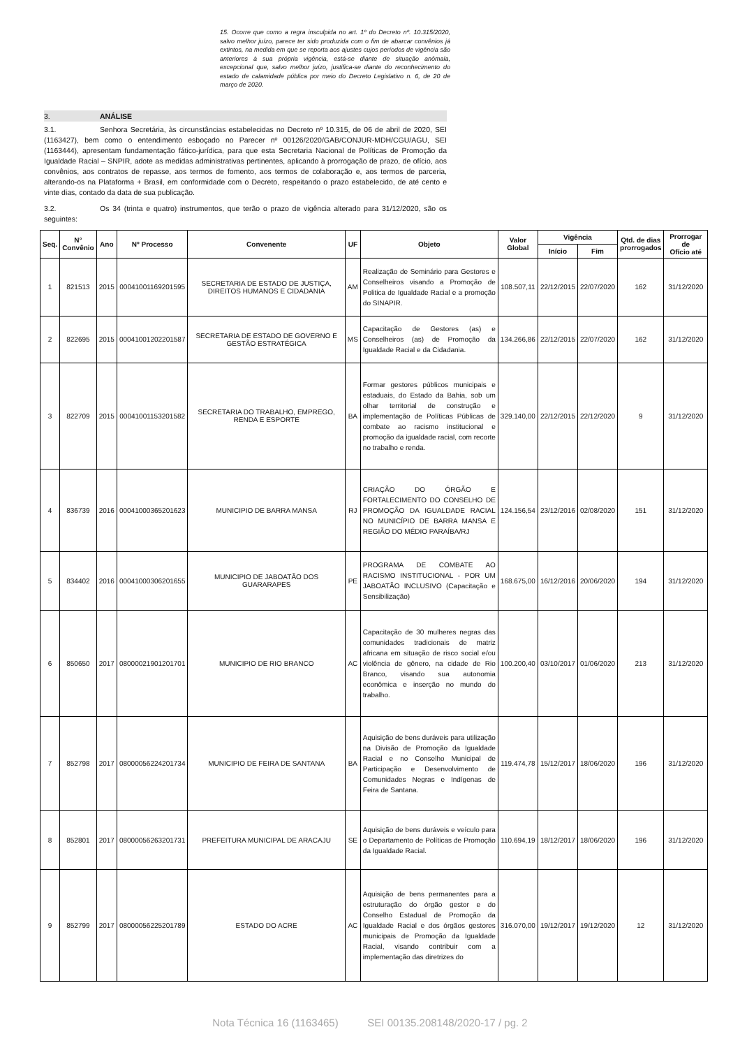15. Ocorre que como a regra insculpida no art. 1º do Decreto nº. 10.315/2020, salvo melhor juízo, parece ter sido produzida com o fim de abarcar convênios já extintos, na medida em que se reporta aos ajustes cujos períodos de vigência são anteriores à sua própria vigência, está-se diante de situação anômala, excepcional que, salvo melhor juízo, justifica-se diante do reconhecimento do estado de calamidade pública por meio do Decreto Legislativo n. 6, de 20 de março de 2020.
3. ANÁLISE
3.1. Senhora Secretária, às circunstâncias estabelecidas no Decreto nº 10.315, de 06 de abril de 2020, SEI (1163427), bem como o entendimento esboçado no Parecer nº 00126/2020/GAB/CONJUR-MDH/CGU/AGU, SEI (1163444), apresentam fundamentação fático-jurídica, para que esta Secretaria Nacional de Políticas de Promoção da Igualdade Racial – SNPIR, adote as medidas administrativas pertinentes, aplicando à prorrogação de prazo, de ofício, aos convênios, aos contratos de repasse, aos termos de fomento, aos termos de colaboração e, aos termos de parceria, alterando-os na Plataforma + Brasil, em conformidade com o Decreto, respeitando o prazo estabelecido, de até cento e vinte dias, contado da data de sua publicação.
3.2. Os 34 (trinta e quatro) instrumentos, que terão o prazo de vigência alterado para 31/12/2020, são os seguintes:
| Seq. | N° Convênio | Ano | Nº Processo | Convenente | UF | Objeto | Valor Global | Vigência | | Qtd. de dias prorrogados | Prorrogar de Ofício até |
| --- | --- | --- | --- | --- | --- | --- | --- | --- | --- | --- | --- |
| | | | | | | | | Início | Fim | | |
| 1 | 821513 | 2015 | 00041001169201595 | SECRETARIA DE ESTADO DE JUSTIÇA, DIREITOS HUMANOS E CIDADANIA | AM | Realização de Seminário para Gestores e Conselheiros visando a Promoção de Politica de Igualdade Racial e a promoção do SINAPIR. | 108.507,11 | 22/12/2015 | 22/07/2020 | 162 | 31/12/2020 |
| 2 | 822695 | 2015 | 00041001202201587 | SECRETARIA DE ESTADO DE GOVERNO E GESTÃO ESTRATÉGICA | MS | Capacitação de Gestores (as) e Conselheiros (as) de Promoção da Igualdade Racial e da Cidadania. | 134.266,86 | 22/12/2015 | 22/07/2020 | 162 | 31/12/2020 |
| 3 | 822709 | 2015 | 00041001153201582 | SECRETARIA DO TRABALHO, EMPREGO, RENDA E ESPORTE | BA | Formar gestores públicos municipais e estaduais, do Estado da Bahia, sob um olhar territorial de construção e implementação de Políticas Públicas de combate ao racismo institucional e promoção da igualdade racial, com recorte no trabalho e renda. | 329.140,00 | 22/12/2015 | 22/12/2020 | 9 | 31/12/2020 |
| 4 | 836739 | 2016 | 00041000365201623 | MUNICIPIO DE BARRA MANSA | RJ | CRIAÇÃO DO ÓRGÃO E FORTALECIMENTO DO CONSELHO DE PROMOÇÃO DA IGUALDADE RACIAL NO MUNICÍPIO DE BARRA MANSA E REGIÃO DO MÉDIO PARAÍBA/RJ | 124.156,54 | 23/12/2016 | 02/08/2020 | 151 | 31/12/2020 |
| 5 | 834402 | 2016 | 00041000306201655 | MUNICIPIO DE JABOATÃO DOS GUARARAPES | PE | PROGRAMA DE COMBATE AO RACISMO INSTITUCIONAL - POR UM JABOATÃO INCLUSIVO (Capacitação e Sensibilização) | 168.675,00 | 16/12/2016 | 20/06/2020 | 194 | 31/12/2020 |
| 6 | 850650 | 2017 | 08000021901201701 | MUNICIPIO DE RIO BRANCO | AC | Capacitação de 30 mulheres negras das comunidades tradicionais de matriz africana em situação de risco social e/ou violência de gênero, na cidade de Rio Branco, visando sua autonomia econômica e inserção no mundo do trabalho. | 100.200,40 | 03/10/2017 | 01/06/2020 | 213 | 31/12/2020 |
| 7 | 852798 | 2017 | 08000056224201734 | MUNICIPIO DE FEIRA DE SANTANA | BA | Aquisição de bens duráveis para utilização na Divisão de Promoção da Igualdade Racial e no Conselho Municipal de Participação e Desenvolvimento de Comunidades Negras e Indígenas de Feira de Santana. | 119.474,78 | 15/12/2017 | 18/06/2020 | 196 | 31/12/2020 |
| 8 | 852801 | 2017 | 08000056263201731 | PREFEITURA MUNICIPAL DE ARACAJU | SE | Aquisição de bens duráveis e veículo para o Departamento de Políticas de Promoção da Igualdade Racial. | 110.694,19 | 18/12/2017 | 18/06/2020 | 196 | 31/12/2020 |
| 9 | 852799 | 2017 | 08000056225201789 | ESTADO DO ACRE | AC | Aquisição de bens permanentes para a estruturação do órgão gestor e do Conselho Estadual de Promoção da Igualdade Racial e dos órgãos gestores municipais de Promoção da Igualdade Racial, visando contribuir com a implementação das diretrizes do | 316.070,00 | 19/12/2017 | 19/12/2020 | 12 | 31/12/2020 |
Nota Técnica 16 (1163465) SEI 00135.208148/2020-17 / pg. 2